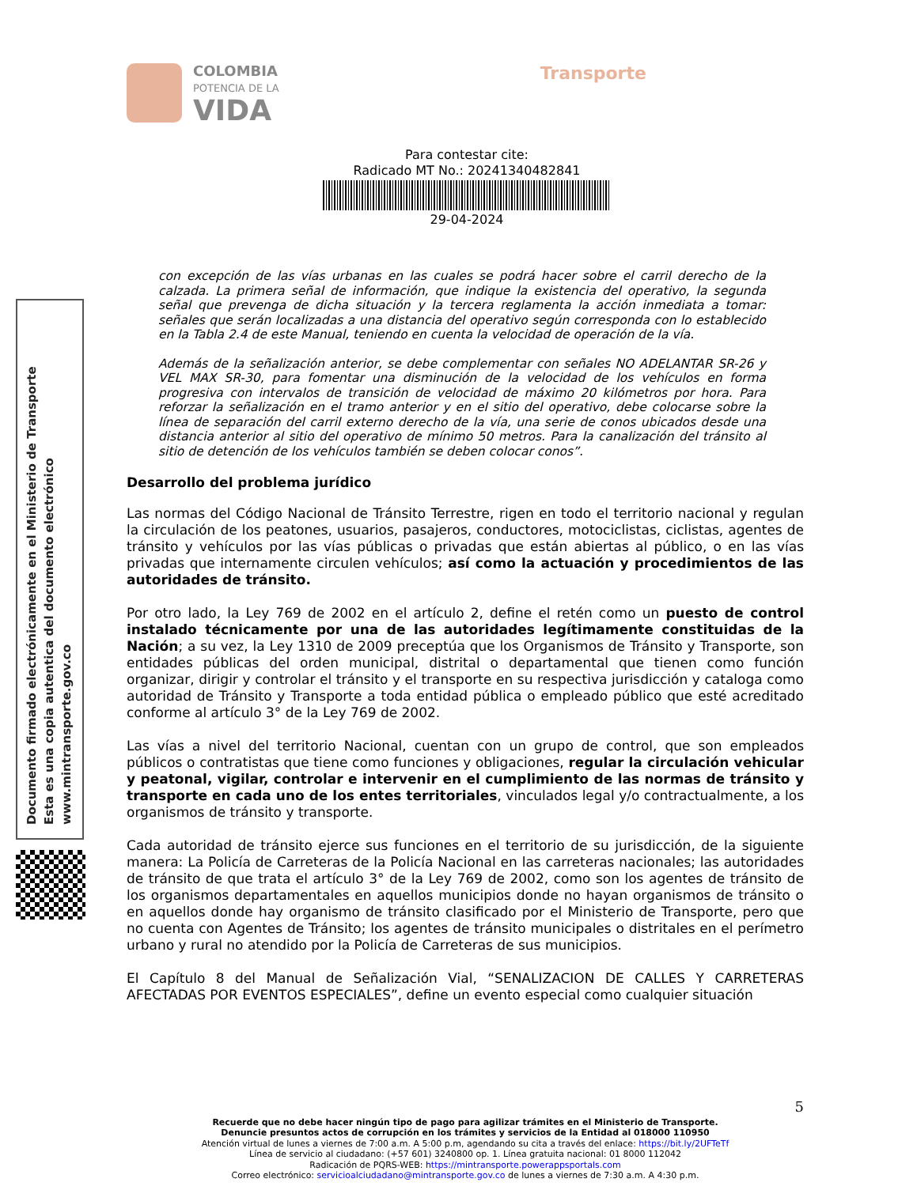COLOMBIA
POTENCIA DE LA
VIDA Transporte
Para contestar cite:
Radicado MT No.: 20241340482841
29-04-2024
Documento firmado electrónicamente en el Ministerio de Transporte
Esta es una copia autentica del documento electrónico
www.mintransporte.gov.co
con excepción de las vías urbanas en las cuales se podrá hacer sobre el carril derecho de la calzada. La primera señal de información, que indique la existencia del operativo, la segunda señal que prevenga de dicha situación y la tercera reglamenta la acción inmediata a tomar: señales que serán localizadas a una distancia del operativo según corresponda con lo establecido en la Tabla 2.4 de este Manual, teniendo en cuenta la velocidad de operación de la vía.
Además de la señalización anterior, se debe complementar con señales NO ADELANTAR SR-26 y VEL MAX SR-30, para fomentar una disminución de la velocidad de los vehículos en forma progresiva con intervalos de transición de velocidad de máximo 20 kilómetros por hora. Para reforzar la señalización en el tramo anterior y en el sitio del operativo, debe colocarse sobre la línea de separación del carril externo derecho de la vía, una serie de conos ubicados desde una distancia anterior al sitio del operativo de mínimo 50 metros. Para la canalización del tránsito al sitio de detención de los vehículos también se deben colocar conos”.
Desarrollo del problema jurídico
Las normas del Código Nacional de Tránsito Terrestre, rigen en todo el territorio nacional y regulan la circulación de los peatones, usuarios, pasajeros, conductores, motociclistas, ciclistas, agentes de tránsito y vehículos por las vías públicas o privadas que están abiertas al público, o en las vías privadas que internamente circulen vehículos; así como la actuación y procedimientos de las autoridades de tránsito.
Por otro lado, la Ley 769 de 2002 en el artículo 2, define el retén como un puesto de control instalado técnicamente por una de las autoridades legítimamente constituidas de la Nación; a su vez, la Ley 1310 de 2009 preceptúa que los Organismos de Tránsito y Transporte, son entidades públicas del orden municipal, distrital o departamental que tienen como función organizar, dirigir y controlar el tránsito y el transporte en su respectiva jurisdicción y cataloga como autoridad de Tránsito y Transporte a toda entidad pública o empleado público que esté acreditado conforme al artículo 3° de la Ley 769 de 2002.
Las vías a nivel del territorio Nacional, cuentan con un grupo de control, que son empleados públicos o contratistas que tiene como funciones y obligaciones, regular la circulación vehicular y peatonal, vigilar, controlar e intervenir en el cumplimiento de las normas de tránsito y transporte en cada uno de los entes territoriales, vinculados legal y/o contractualmente, a los organismos de tránsito y transporte.
Cada autoridad de tránsito ejerce sus funciones en el territorio de su jurisdicción, de la siguiente manera: La Policía de Carreteras de la Policía Nacional en las carreteras nacionales; las autoridades de tránsito de que trata el artículo 3° de la Ley 769 de 2002, como son los agentes de tránsito de los organismos departamentales en aquellos municipios donde no hayan organismos de tránsito o en aquellos donde hay organismo de tránsito clasificado por el Ministerio de Transporte, pero que no cuenta con Agentes de Tránsito; los agentes de tránsito municipales o distritales en el perímetro urbano y rural no atendido por la Policía de Carreteras de sus municipios.
El Capítulo 8 del Manual de Señalización Vial, “SENALIZACION DE CALLES Y CARRETERAS AFECTADAS POR EVENTOS ESPECIALES”, define un evento especial como cualquier situación
5
Recuerde que no debe hacer ningún tipo de pago para agilizar trámites en el Ministerio de Transporte.
Denuncie presuntos actos de corrupción en los trámites y servicios de la Entidad al 018000 110950
Atención virtual de lunes a viernes de 7:00 a.m. A 5:00 p.m, agendando su cita a través del enlace: https://bit.ly/2UFTeTf
Línea de servicio al ciudadano: (+57 601) 3240800 op. 1. Línea gratuita nacional: 01 8000 112042
Radicación de PQRS-WEB: https://mintransporte.powerappsportals.com
Correo electrónico: servicioalciudadano@mintransporte.gov.co de lunes a viernes de 7:30 a.m. A 4:30 p.m.